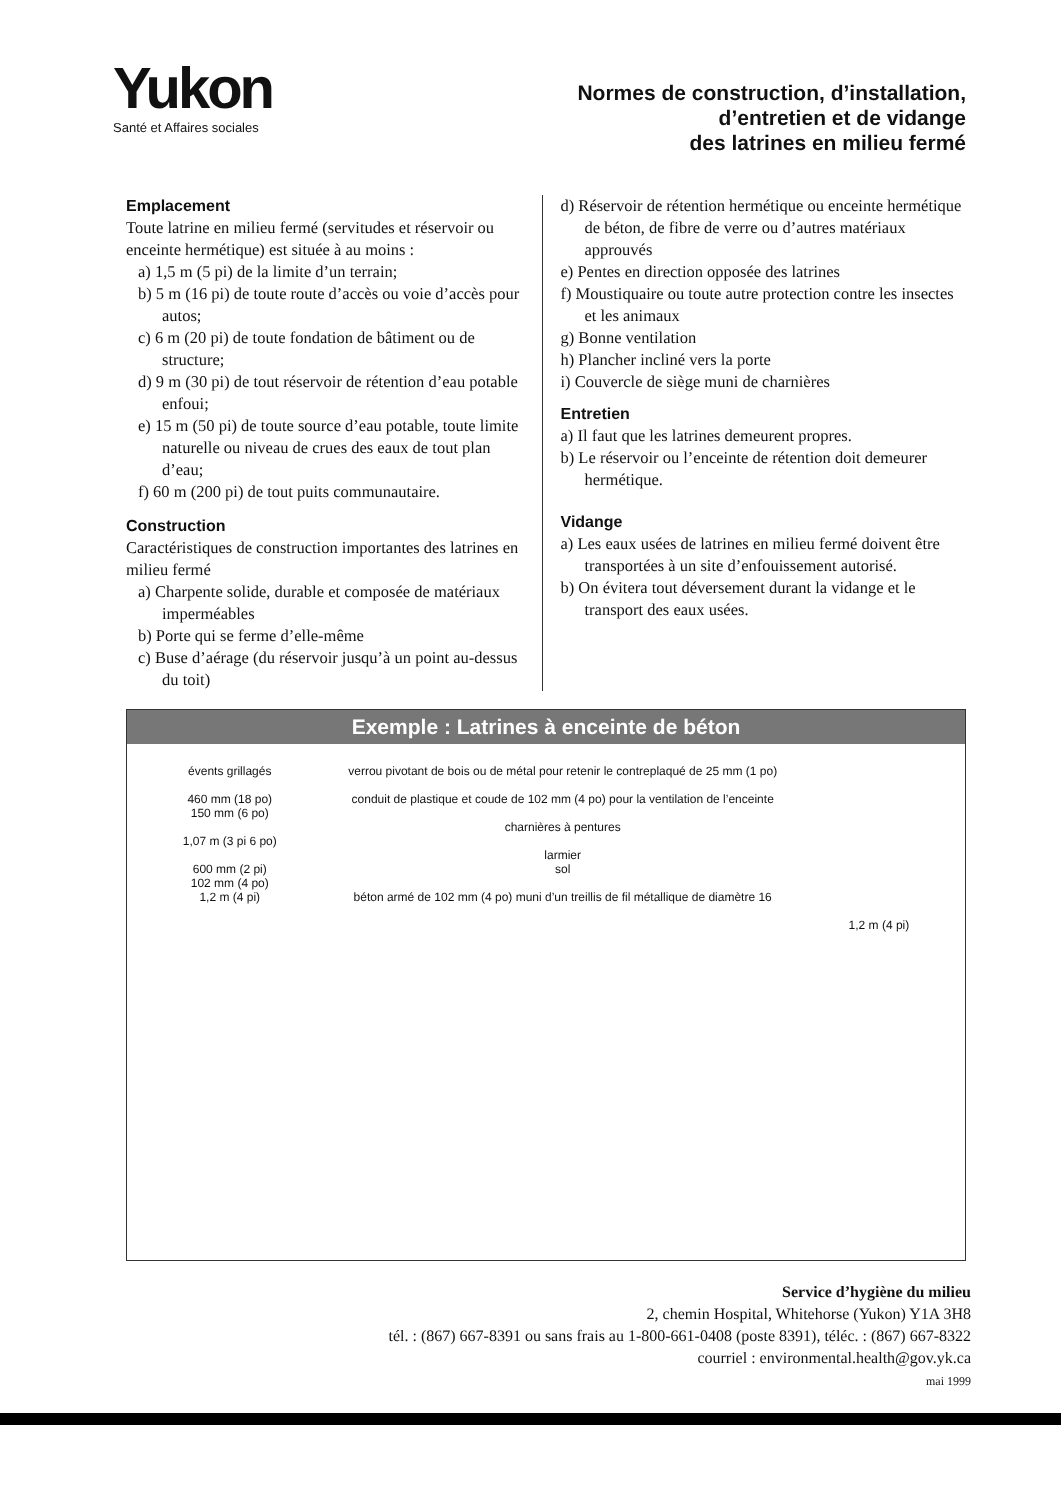Yukon
Santé et Affaires sociales
Normes de construction, d’installation,
d’entretien et de vidange
des latrines en milieu fermé
Emplacement
Toute latrine en milieu fermé (servitudes et réservoir ou enceinte hermétique) est située à au moins :
a) 1,5 m (5 pi) de la limite d’un terrain;
b) 5 m (16 pi) de toute route d’accès ou voie d’accès pour autos;
c) 6 m (20 pi) de toute fondation de bâtiment ou de structure;
d) 9 m (30 pi) de tout réservoir de rétention d’eau potable enfoui;
e) 15 m (50 pi) de toute source d’eau potable, toute limite naturelle ou niveau de crues des eaux de tout plan d’eau;
f) 60 m (200 pi) de tout puits communautaire.
Construction
Caractéristiques de construction importantes des latrines en milieu fermé
a) Charpente solide, durable et composée de matériaux imperméables
b) Porte qui se ferme d’elle-même
c) Buse d’aérage (du réservoir jusqu’à un point au-dessus du toit)
d) Réservoir de rétention hermétique ou enceinte hermétique de béton, de fibre de verre ou d’autres matériaux approuvés
e) Pentes en direction opposée des latrines
f) Moustiquaire ou toute autre protection contre les insectes et les animaux
g) Bonne ventilation
h) Plancher incliné vers la porte
i) Couvercle de siège muni de charnières
Entretien
a) Il faut que les latrines demeurent propres.
b) Le réservoir ou l’enceinte de rétention doit demeurer hermétique.
Vidange
a) Les eaux usées de latrines en milieu fermé doivent être transportées à un site d’enfouissement autorisé.
b) On évitera tout déversement durant la vidange et le transport des eaux usées.
Exemple : Latrines à enceinte de béton
évents grillagés
460 mm (18 po)
150 mm (6 po)
1,07 m (3 pi 6 po)
600 mm (2 pi)
102 mm (4 po)
1,2 m (4 pi)
verrou pivotant de bois ou de métal pour retenir le contreplaqué de 25 mm (1 po)
conduit de plastique et coude de 102 mm (4 po) pour la ventilation de l’enceinte
charnières à pentures
larmier
sol
béton armé de 102 mm (4 po) muni d’un treillis de fil métallique de diamètre 16
1,2 m (4 pi)
Service d’hygiène du milieu
2, chemin Hospital, Whitehorse (Yukon) Y1A 3H8
tél. : (867) 667-8391 ou sans frais au 1-800-661-0408 (poste 8391), téléc. : (867) 667-8322
courriel : environmental.health@gov.yk.ca
mai 1999